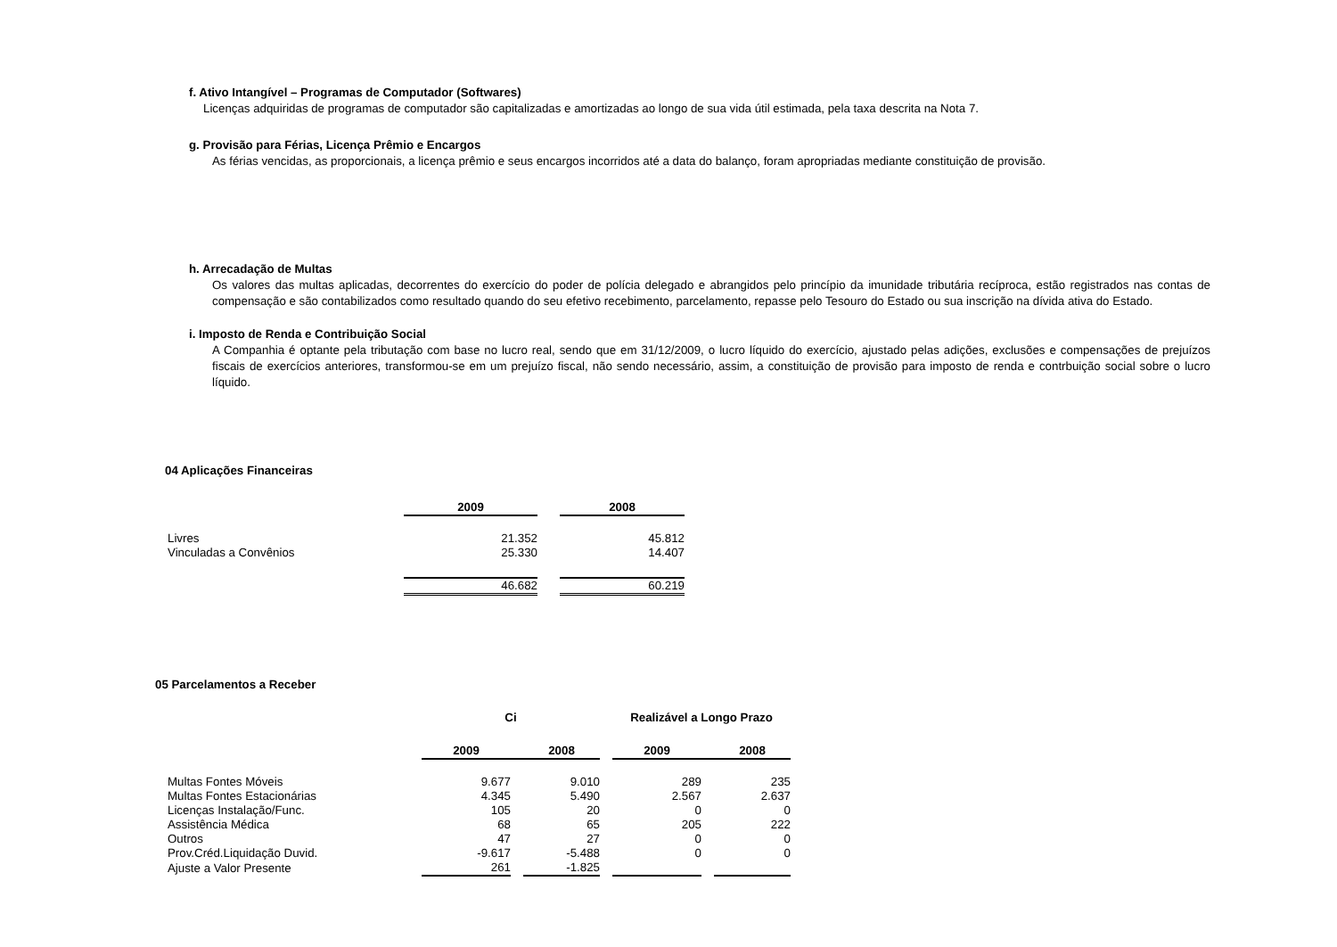f. Ativo Intangível – Programas de Computador (Softwares)
Licenças adquiridas de programas de computador são capitalizadas e amortizadas ao longo de sua vida útil estimada, pela taxa descrita na Nota 7.
g. Provisão para Férias, Licença Prêmio e Encargos
As férias vencidas, as proporcionais, a licença prêmio e seus encargos incorridos até a data do balanço, foram apropriadas mediante constituição de provisão.
h. Arrecadação de Multas
Os valores das multas aplicadas, decorrentes do exercício do poder de polícia delegado e abrangidos pelo princípio da imunidade tributária recíproca, estão registrados nas contas de compensação e são contabilizados como resultado quando do seu efetivo recebimento, parcelamento, repasse pelo Tesouro do Estado ou sua inscrição na dívida ativa do Estado.
i. Imposto de Renda e Contribuição Social
A Companhia é optante pela tributação com base no lucro real, sendo que em 31/12/2009, o lucro líquido do exercício, ajustado pelas adições, exclusões e compensações de prejuízos fiscais de exercícios anteriores, transformou-se em um prejuízo fiscal, não sendo necessário, assim, a constituição de provisão para imposto de renda e contrbuição social sobre o lucro líquido.
04 Aplicações Financeiras
| | 2009 | | 2008 |
| --- | --- | --- | --- |
| Livres | 21.352 | | 45.812 |
| Vinculadas a Convênios | 25.330 | | 14.407 |
| | 46.682 | | 60.219 |
05 Parcelamentos a Receber
| | Ci | | | | Realizável a Longo Prazo | | |
| --- | --- | --- | --- | --- | --- | --- | --- |
| | 2009 | | 2008 | | 2009 | | 2008 |
| Multas Fontes Móveis | 9.677 | | 9.010 | | 289 | | 235 |
| Multas Fontes Estacionárias | 4.345 | | 5.490 | | 2.567 | | 2.637 |
| Licenças Instalação/Func. | 105 | | 20 | | 0 | | 0 |
| Assistência Médica | 68 | | 65 | | 205 | | 222 |
| Outros | 47 | | 27 | | 0 | | 0 |
| Prov.Créd.Liquidação Duvid. | -9.617 | | -5.488 | | 0 | | 0 |
| Ajuste a Valor Presente | 261 | | -1.825 | | | | |